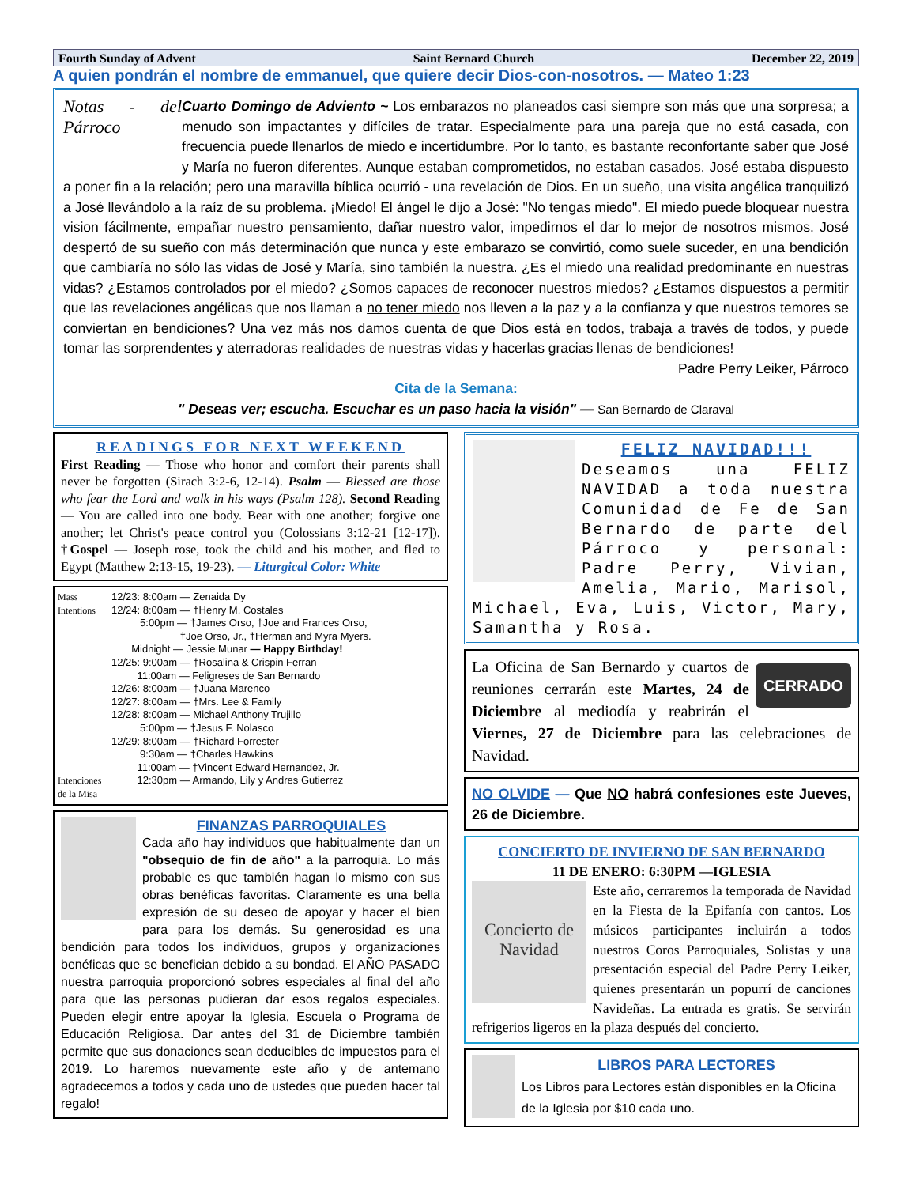Fourth Sunday of Advent Saint Bernard Church December 22, 2019
A quien pondrán el nombre de emmanuel, que quiere decir Dios-con-nosotros. — Mateo 1:23
Notas - del Párroco
Cuarto Domingo de Adviento ~ Los embarazos no planeados casi siempre son más que una sorpresa; a menudo son impactantes y difíciles de tratar. Especialmente para una pareja que no está casada, con frecuencia puede llenarlos de miedo e incertidumbre. Por lo tanto, es bastante reconfortante saber que José y María no fueron diferentes. Aunque estaban comprometidos, no estaban casados. José estaba dispuesto a poner fin a la relación; pero una maravilla bíblica ocurrió - una revelación de Dios. En un sueño, una visita angélica tranquilizó a José llevándolo a la raíz de su problema. ¡Miedo! El ángel le dijo a José: "No tengas miedo". El miedo puede bloquear nuestra vision fácilmente, empañar nuestro pensamiento, dañar nuestro valor, impedirnos el dar lo mejor de nosotros mismos. José despertó de su sueño con más determinación que nunca y este embarazo se convirtió, como suele suceder, en una bendición que cambiaría no sólo las vidas de José y María, sino también la nuestra. ¿Es el miedo una realidad predominante en nuestras vidas? ¿Estamos controlados por el miedo? ¿Somos capaces de reconocer nuestros miedos? ¿Estamos dispuestos a permitir que las revelaciones angélicas que nos llaman a no tener miedo nos lleven a la paz y a la confianza y que nuestros temores se conviertan en bendiciones? Una vez más nos damos cuenta de que Dios está en todos, trabaja a través de todos, y puede tomar las sorprendentes y aterradoras realidades de nuestras vidas y hacerlas gracias llenas de bendiciones!
Padre Perry Leiker, Párroco
Cita de la Semana:
" Deseas ver; escucha. Escuchar es un paso hacia la visión" — San Bernardo de Claraval
READINGS FOR NEXT WEEKEND
First Reading — Those who honor and comfort their parents shall never be forgotten (Sirach 3:2-6, 12-14). Psalm — Blessed are those who fear the Lord and walk in his ways (Psalm 128). Second Reading — You are called into one body. Bear with one another; forgive one another; let Christ's peace control you (Colossians 3:12-21 [12-17]). †Gospel — Joseph rose, took the child and his mother, and fled to Egypt (Matthew 2:13-15, 19-23). — Liturgical Color: White
Mass Intentions
Intenciones de la Misa
12/23: 8:00am — Zenaida Dy
12/24: 8:00am — †Henry M. Costales
5:00pm — †James Orso, †Joe and Frances Orso,
†Joe Orso, Jr., †Herman and Myra Myers.
Midnight — Jessie Munar — Happy Birthday!
12/25: 9:00am — †Rosalina & Crispin Ferran
11:00am — Feligreses de San Bernardo
12/26: 8:00am — †Juana Marenco
12/27: 8:00am — †Mrs. Lee & Family
12/28: 8:00am — Michael Anthony Trujillo
5:00pm — †Jesus F. Nolasco
12/29: 8:00am — †Richard Forrester
9:30am — †Charles Hawkins
11:00am — †Vincent Edward Hernandez, Jr.
12:30pm — Armando, Lily y Andres Gutierrez
FINANZAS PARROQUIALES
Cada año hay individuos que habitualmente dan un "obsequio de fin de año" a la parroquia. Lo más probable es que también hagan lo mismo con sus obras benéficas favoritas. Claramente es una bella expresión de su deseo de apoyar y hacer el bien para para los demás. Su generosidad es una bendición para todos los individuos, grupos y organizaciones benéficas que se benefician debido a su bondad. El AÑO PASADO nuestra parroquia proporcionó sobres especiales al final del año para que las personas pudieran dar esos regalos especiales. Pueden elegir entre apoyar la Iglesia, Escuela o Programa de Educación Religiosa. Dar antes del 31 de Diciembre también permite que sus donaciones sean deducibles de impuestos para el 2019. Lo haremos nuevamente este año y de antemano agradecemos a todos y cada uno de ustedes que pueden hacer tal regalo!
FELIZ NAVIDAD!!!
Deseamos una FELIZ NAVIDAD a toda nuestra Comunidad de Fe de San Bernardo de parte del Párroco y personal: Padre Perry, Vivian, Amelia, Mario, Marisol, Michael, Eva, Luis, Victor, Mary, Samantha y Rosa.
CERRADO
La Oficina de San Bernardo y cuartos de reuniones cerrarán este Martes, 24 de Diciembre al mediodía y reabrirán el Viernes, 27 de Diciembre para las celebraciones de Navidad.
NO OLVIDE — Que NO habrá confesiones este Jueves, 26 de Diciembre.
CONCIERTO DE INVIERNO DE SAN BERNARDO
11 DE ENERO: 6:30PM —IGLESIA
Concierto de Navidad
Este año, cerraremos la temporada de Navidad en la Fiesta de la Epifanía con cantos. Los músicos participantes incluirán a todos nuestros Coros Parroquiales, Solistas y una presentación especial del Padre Perry Leiker, quienes presentarán un popurrí de canciones Navideñas. La entrada es gratis. Se servirán refrigerios ligeros en la plaza después del concierto.
LIBROS PARA LECTORES
Los Libros para Lectores están disponibles en la Oficina de la Iglesia por $10 cada uno.